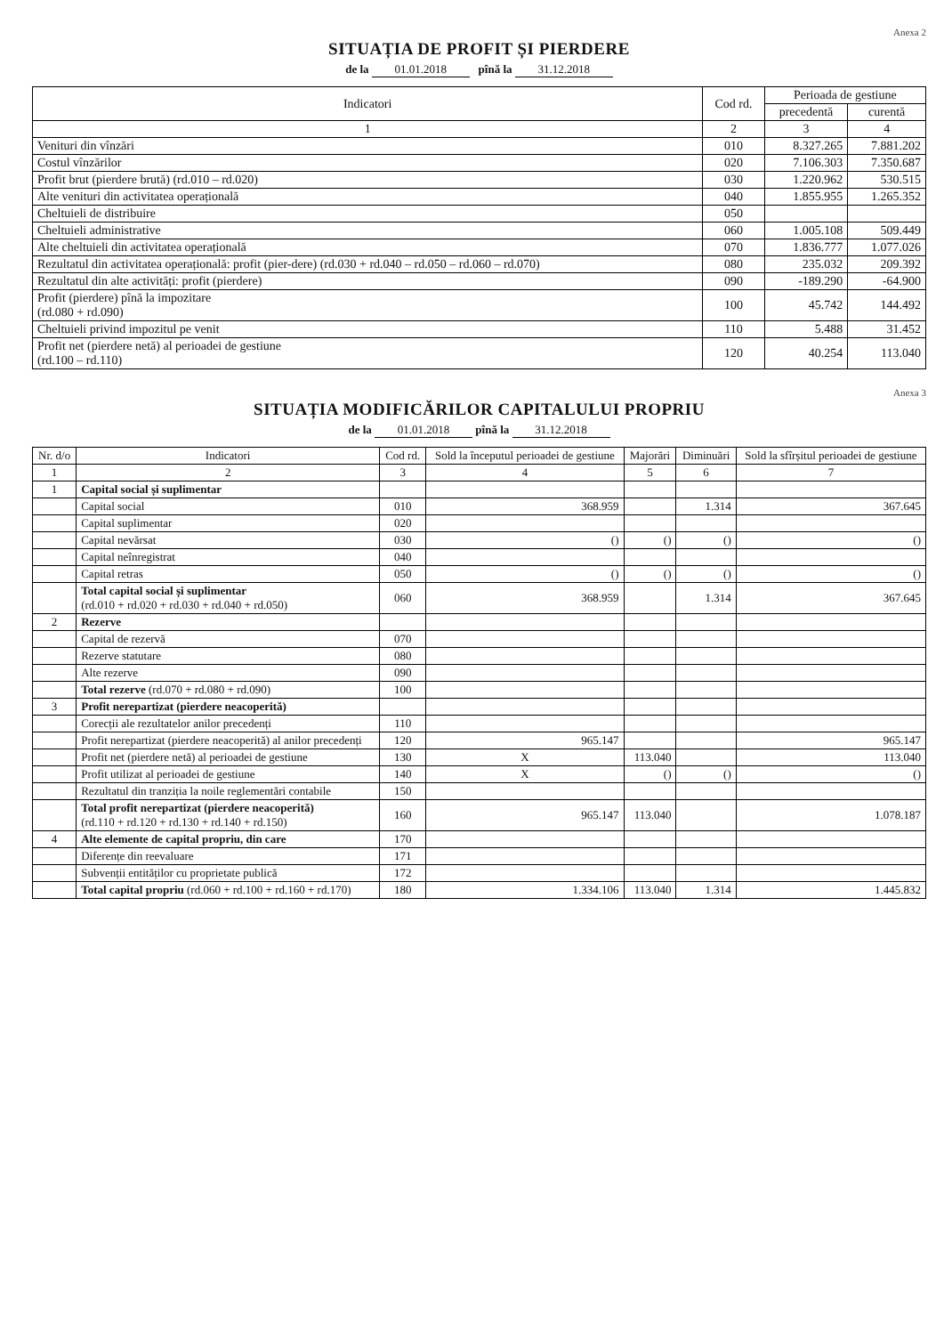Anexa 2
SITUAȚIA DE PROFIT ȘI PIERDERE
de la 01.01.2018 pînă la 31.12.2018
| Indicatori | Cod rd. | Perioada de gestiune | |
| --- | --- | --- | --- |
| | | precedentă | curentă |
| 1 | 2 | 3 | 4 |
| Venituri din vînzări | 010 | 8.327.265 | 7.881.202 |
| Costul vînzărilor | 020 | 7.106.303 | 7.350.687 |
| Profit brut (pierdere brută) (rd.010 – rd.020) | 030 | 1.220.962 | 530.515 |
| Alte venituri din activitatea operațională | 040 | 1.855.955 | 1.265.352 |
| Cheltuieli de distribuire | 050 | | |
| Cheltuieli administrative | 060 | 1.005.108 | 509.449 |
| Alte cheltuieli din activitatea operațională | 070 | 1.836.777 | 1.077.026 |
| Rezultatul din activitatea operațională: profit (pier-dere) (rd.030 + rd.040 – rd.050 – rd.060 – rd.070) | 080 | 235.032 | 209.392 |
| Rezultatul din alte activități: profit (pierdere) | 090 | -189.290 | -64.900 |
| Profit (pierdere) pînă la impozitare (rd.080 + rd.090) | 100 | 45.742 | 144.492 |
| Cheltuieli privind impozitul pe venit | 110 | 5.488 | 31.452 |
| Profit net (pierdere netă) al perioadei de gestiune (rd.100 – rd.110) | 120 | 40.254 | 113.040 |
Anexa 3
SITUAȚIA MODIFICĂRILOR CAPITALULUI PROPRIU
de la 01.01.2018 pînă la 31.12.2018
| Nr. d/o | Indicatori | Cod rd. | Sold la începutul perioadei de gestiune | Majorări | Diminuări | Sold la sfîrșitul perioadei de gestiune |
| --- | --- | --- | --- | --- | --- | --- |
| 1 | 2 | 3 | 4 | 5 | 6 | 7 |
| 1 | Capital social și suplimentar | | | | | |
| | Capital social | 010 | 368.959 | | 1.314 | 367.645 |
| | Capital suplimentar | 020 | | | | |
| | Capital nevărsat | 030 | () | () | () | () |
| | Capital neînregistrat | 040 | | | | |
| | Capital retras | 050 | () | () | () | () |
| | Total capital social și suplimentar (rd.010 + rd.020 + rd.030 + rd.040 + rd.050) | 060 | 368.959 | | 1.314 | 367.645 |
| 2 | Rezerve | | | | | |
| | Capital de rezervă | 070 | | | | |
| | Rezerve statutare | 080 | | | | |
| | Alte rezerve | 090 | | | | |
| | Total rezerve (rd.070 + rd.080 + rd.090) | 100 | | | | |
| 3 | Profit nerepartizat (pierdere neacoperită) | | | | | |
| | Corecții ale rezultatelor anilor precedenți | 110 | | | | |
| | Profit nerepartizat (pierdere neacoperită) al anilor precedenți | 120 | 965.147 | | | 965.147 |
| | Profit net (pierdere netă) al perioadei de gestiune | 130 | X | 113.040 | | 113.040 |
| | Profit utilizat al perioadei de gestiune | 140 | X | () | () | () |
| | Rezultatul din tranziția la noile reglementări contabile | 150 | | | | |
| | Total profit nerepartizat (pierdere neacoperită) (rd.110 + rd.120 + rd.130 + rd.140 + rd.150) | 160 | 965.147 | 113.040 | | 1.078.187 |
| 4 | Alte elemente de capital propriu, din care | 170 | | | | |
| | Diferențe din reevaluare | 171 | | | | |
| | Subvenții entităților cu proprietate publică | 172 | | | | |
| | Total capital propriu (rd.060 + rd.100 + rd.160 + rd.170) | 180 | 1.334.106 | 113.040 | 1.314 | 1.445.832 |